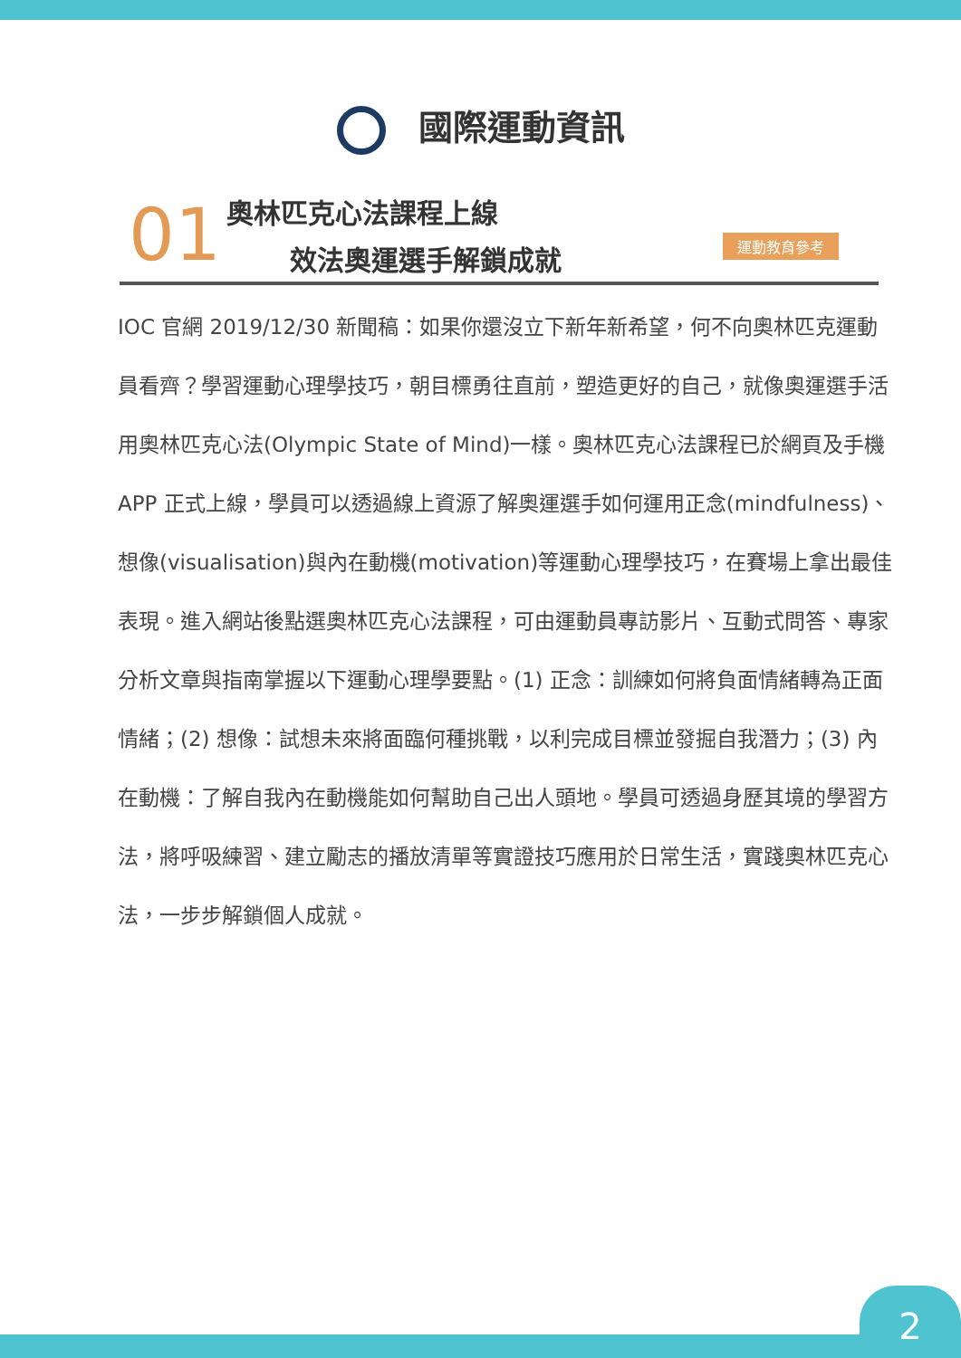國際運動資訊
01 奧林匹克心法課程上線
效法奧運選手解鎖成就 運動教育參考
IOC 官網 2019/12/30 新聞稿：如果你還沒立下新年新希望，何不向奧林匹克運動員看齊？學習運動心理學技巧，朝目標勇往直前，塑造更好的自己，就像奧運選手活用奧林匹克心法(Olympic State of Mind)一樣。奧林匹克心法課程已於網頁及手機 APP 正式上線，學員可以透過線上資源了解奧運選手如何運用正念(mindfulness)、想像(visualisation)與內在動機(motivation)等運動心理學技巧，在賽場上拿出最佳表現。進入網站後點選奧林匹克心法課程，可由運動員專訪影片、互動式問答、專家分析文章與指南掌握以下運動心理學要點。(1) 正念：訓練如何將負面情緒轉為正面情緒；(2) 想像：試想未來將面臨何種挑戰，以利完成目標並發掘自我潛力；(3) 內在動機：了解自我內在動機能如何幫助自己出人頭地。學員可透過身歷其境的學習方法，將呼吸練習、建立勵志的播放清單等實證技巧應用於日常生活，實踐奧林匹克心法，一步步解鎖個人成就。
2